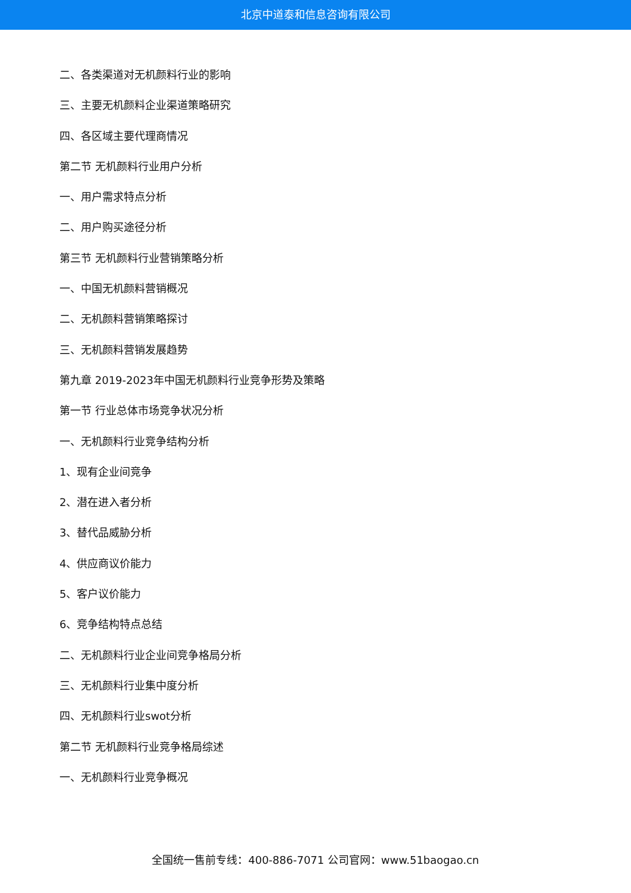北京中道泰和信息咨询有限公司
二、各类渠道对无机颜料行业的影响
三、主要无机颜料企业渠道策略研究
四、各区域主要代理商情况
第二节 无机颜料行业用户分析
一、用户需求特点分析
二、用户购买途径分析
第三节 无机颜料行业营销策略分析
一、中国无机颜料营销概况
二、无机颜料营销策略探讨
三、无机颜料营销发展趋势
第九章 2019-2023年中国无机颜料行业竞争形势及策略
第一节 行业总体市场竞争状况分析
一、无机颜料行业竞争结构分析
1、现有企业间竞争
2、潜在进入者分析
3、替代品威胁分析
4、供应商议价能力
5、客户议价能力
6、竞争结构特点总结
二、无机颜料行业企业间竞争格局分析
三、无机颜料行业集中度分析
四、无机颜料行业swot分析
第二节 无机颜料行业竞争格局综述
一、无机颜料行业竞争概况
全国统一售前专线：400-886-7071 公司官网：www.51baogao.cn